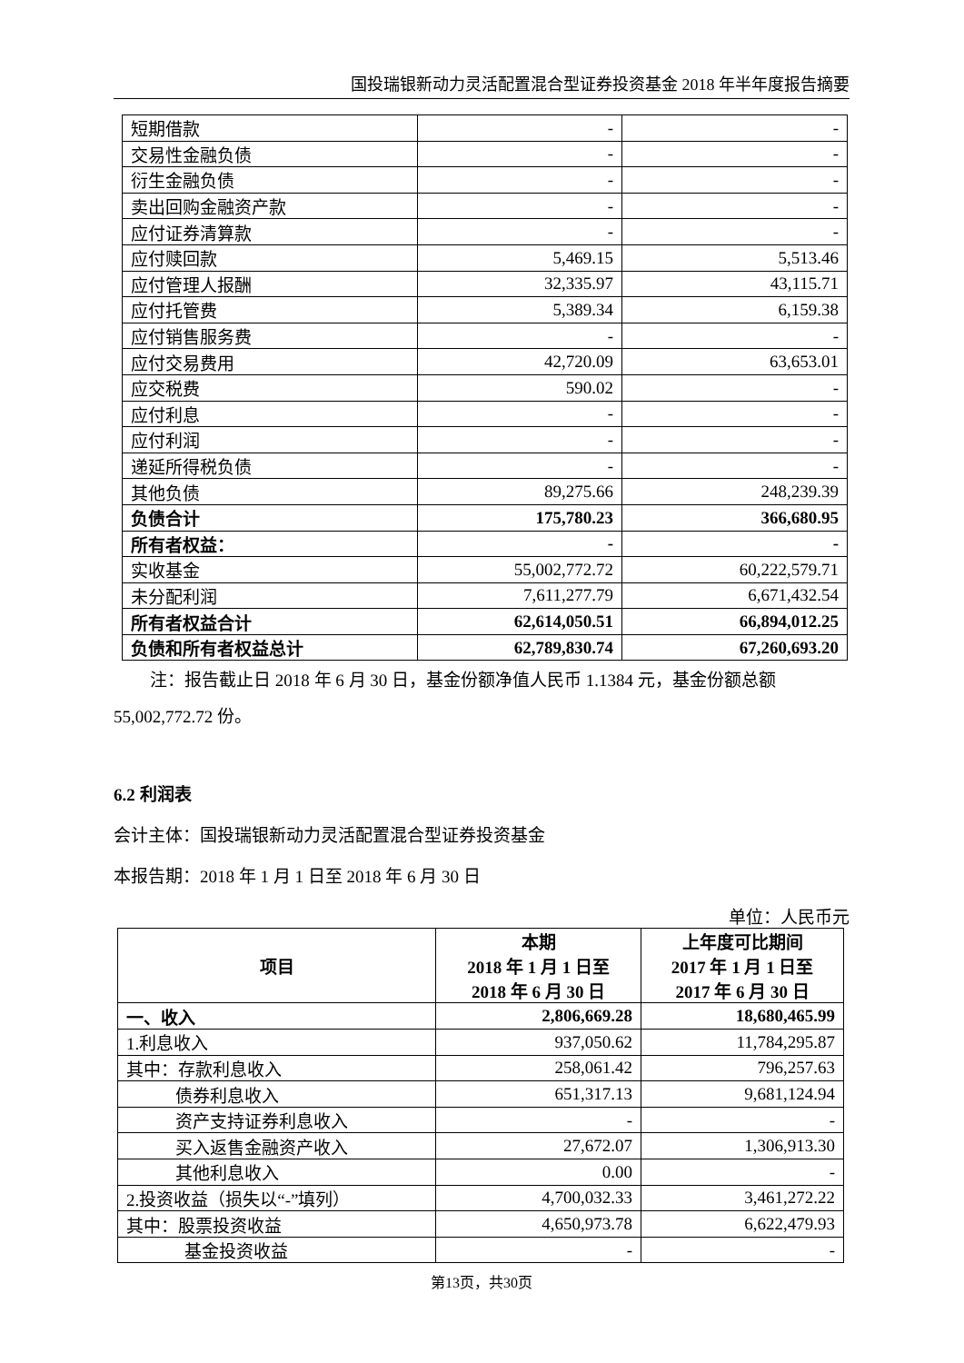国投瑞银新动力灵活配置混合型证券投资基金 2018 年半年度报告摘要
| 短期借款 | - | - |
| 交易性金融负债 | - | - |
| 衍生金融负债 | - | - |
| 卖出回购金融资产款 | - | - |
| 应付证券清算款 | - | - |
| 应付赎回款 | 5,469.15 | 5,513.46 |
| 应付管理人报酬 | 32,335.97 | 43,115.71 |
| 应付托管费 | 5,389.34 | 6,159.38 |
| 应付销售服务费 | - | - |
| 应付交易费用 | 42,720.09 | 63,653.01 |
| 应交税费 | 590.02 | - |
| 应付利息 | - | - |
| 应付利润 | - | - |
| 递延所得税负债 | - | - |
| 其他负债 | 89,275.66 | 248,239.39 |
| 负债合计 | 175,780.23 | 366,680.95 |
| 所有者权益： | - | - |
| 实收基金 | 55,002,772.72 | 60,222,579.71 |
| 未分配利润 | 7,611,277.79 | 6,671,432.54 |
| 所有者权益合计 | 62,614,050.51 | 66,894,012.25 |
| 负债和所有者权益总计 | 62,789,830.74 | 67,260,693.20 |
注：报告截止日 2018 年 6 月 30 日，基金份额净值人民币 1.1384 元，基金份额总额 55,002,772.72 份。
6.2 利润表
会计主体：国投瑞银新动力灵活配置混合型证券投资基金
本报告期：2018 年 1 月 1 日至 2018 年 6 月 30 日
单位：人民币元
| 项目 | 本期 2018 年 1 月 1 日至 2018 年 6 月 30 日 | 上年度可比期间 2017 年 1 月 1 日至 2017 年 6 月 30 日 |
| --- | --- | --- |
| 一、收入 | 2,806,669.28 | 18,680,465.99 |
| 1.利息收入 | 937,050.62 | 11,784,295.87 |
| 其中：存款利息收入 | 258,061.42 | 796,257.63 |
| 债券利息收入 | 651,317.13 | 9,681,124.94 |
| 资产支持证券利息收入 | - | - |
| 买入返售金融资产收入 | 27,672.07 | 1,306,913.30 |
| 其他利息收入 | 0.00 | - |
| 2.投资收益（损失以“-”填列） | 4,700,032.33 | 3,461,272.22 |
| 其中：股票投资收益 | 4,650,973.78 | 6,622,479.93 |
| 基金投资收益 | - | - |
第13页，共30页